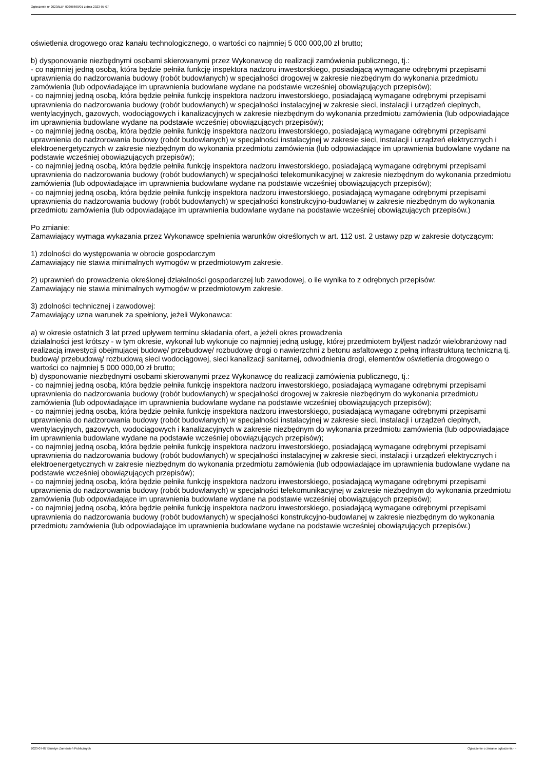Ogłoszenie nr 2023/BZP 00296690/01 z dnia 2023-07-07
oświetlenia drogowego oraz kanału technologicznego, o wartości co najmniej 5 000 000,00 zł brutto;
b) dysponowanie niezbędnymi osobami skierowanymi przez Wykonawcę do realizacji zamówienia publicznego, tj.:
- co najmniej jedną osobą, która będzie pełniła funkcję inspektora nadzoru inwestorskiego, posiadającą wymagane odrębnymi przepisami uprawnienia do nadzorowania budowy (robót budowlanych) w specjalności drogowej w zakresie niezbędnym do wykonania przedmiotu zamówienia (lub odpowiadające im uprawnienia budowlane wydane na podstawie wcześniej obowiązujących przepisów);
- co najmniej jedną osobą, która będzie pełniła funkcję inspektora nadzoru inwestorskiego, posiadającą wymagane odrębnymi przepisami uprawnienia do nadzorowania budowy (robót budowlanych) w specjalności instalacyjnej w zakresie sieci, instalacji i urządzeń cieplnych, wentylacyjnych, gazowych, wodociągowych i kanalizacyjnych w zakresie niezbędnym do wykonania przedmiotu zamówienia (lub odpowiadające im uprawnienia budowlane wydane na podstawie wcześniej obowiązujących przepisów);
- co najmniej jedną osobą, która będzie pełniła funkcję inspektora nadzoru inwestorskiego, posiadającą wymagane odrębnymi przepisami uprawnienia do nadzorowania budowy (robót budowlanych) w specjalności instalacyjnej w zakresie sieci, instalacji i urządzeń elektrycznych i elektroenergetycznych w zakresie niezbędnym do wykonania przedmiotu zamówienia (lub odpowiadające im uprawnienia budowlane wydane na podstawie wcześniej obowiązujących przepisów);
- co najmniej jedną osobą, która będzie pełniła funkcję inspektora nadzoru inwestorskiego, posiadającą wymagane odrębnymi przepisami uprawnienia do nadzorowania budowy (robót budowlanych) w specjalności telekomunikacyjnej w zakresie niezbędnym do wykonania przedmiotu zamówienia (lub odpowiadające im uprawnienia budowlane wydane na podstawie wcześniej obowiązujących przepisów);
- co najmniej jedną osobą, która będzie pełniła funkcję inspektora nadzoru inwestorskiego, posiadającą wymagane odrębnymi przepisami uprawnienia do nadzorowania budowy (robót budowlanych) w specjalności konstrukcyjno-budowlanej w zakresie niezbędnym do wykonania przedmiotu zamówienia (lub odpowiadające im uprawnienia budowlane wydane na podstawie wcześniej obowiązujących przepisów.)
Po zmianie:
Zamawiający wymaga wykazania przez Wykonawcę spełnienia warunków określonych w art. 112 ust. 2 ustawy pzp w zakresie dotyczącym:
1) zdolności do występowania w obrocie gospodarczym
Zamawiający nie stawia minimalnych wymogów w przedmiotowym zakresie.
2) uprawnień do prowadzenia określonej działalności gospodarczej lub zawodowej, o ile wynika to z odrębnych przepisów:
Zamawiający nie stawia minimalnych wymogów w przedmiotowym zakresie.
3) zdolności technicznej i zawodowej:
Zamawiający uzna warunek za spełniony, jeżeli Wykonawca:
a) w okresie ostatnich 3 lat przed upływem terminu składania ofert, a jeżeli okres prowadzenia
działalności jest krótszy - w tym okresie, wykonał lub wykonuje co najmniej jedną usługę, której przedmiotem był/jest nadzór wielobranżowy nad realizacją inwestycji obejmującej budowę/ przebudowę/ rozbudowę drogi o nawierzchni z betonu asfaltowego z pełną infrastrukturą techniczną tj. budową/ przebudową/ rozbudową sieci wodociągowej, sieci kanalizacji sanitarnej, odwodnienia drogi, elementów oświetlenia drogowego o wartości co najmniej 5 000 000,00 zł brutto;
b) dysponowanie niezbędnymi osobami skierowanymi przez Wykonawcę do realizacji zamówienia publicznego, tj.:
- co najmniej jedną osobą, która będzie pełniła funkcję inspektora nadzoru inwestorskiego, posiadającą wymagane odrębnymi przepisami uprawnienia do nadzorowania budowy (robót budowlanych) w specjalności drogowej w zakresie niezbędnym do wykonania przedmiotu zamówienia (lub odpowiadające im uprawnienia budowlane wydane na podstawie wcześniej obowiązujących przepisów);
- co najmniej jedną osobą, która będzie pełniła funkcję inspektora nadzoru inwestorskiego, posiadającą wymagane odrębnymi przepisami uprawnienia do nadzorowania budowy (robót budowlanych) w specjalności instalacyjnej w zakresie sieci, instalacji i urządzeń cieplnych, wentylacyjnych, gazowych, wodociągowych i kanalizacyjnych w zakresie niezbędnym do wykonania przedmiotu zamówienia (lub odpowiadające im uprawnienia budowlane wydane na podstawie wcześniej obowiązujących przepisów);
- co najmniej jedną osobą, która będzie pełniła funkcję inspektora nadzoru inwestorskiego, posiadającą wymagane odrębnymi przepisami uprawnienia do nadzorowania budowy (robót budowlanych) w specjalności instalacyjnej w zakresie sieci, instalacji i urządzeń elektrycznych i elektroenergetycznych w zakresie niezbędnym do wykonania przedmiotu zamówienia (lub odpowiadające im uprawnienia budowlane wydane na podstawie wcześniej obowiązujących przepisów);
- co najmniej jedną osobą, która będzie pełniła funkcję inspektora nadzoru inwestorskiego, posiadającą wymagane odrębnymi przepisami uprawnienia do nadzorowania budowy (robót budowlanych) w specjalności telekomunikacyjnej w zakresie niezbędnym do wykonania przedmiotu zamówienia (lub odpowiadające im uprawnienia budowlane wydane na podstawie wcześniej obowiązujących przepisów);
- co najmniej jedną osobą, która będzie pełniła funkcję inspektora nadzoru inwestorskiego, posiadającą wymagane odrębnymi przepisami uprawnienia do nadzorowania budowy (robót budowlanych) w specjalności konstrukcyjno-budowlanej w zakresie niezbędnym do wykonania przedmiotu zamówienia (lub odpowiadające im uprawnienia budowlane wydane na podstawie wcześniej obowiązujących przepisów.)
2023-07-07 Biuletyn Zamówień Publicznych Ogłoszenie o zmianie ogłoszenia - -